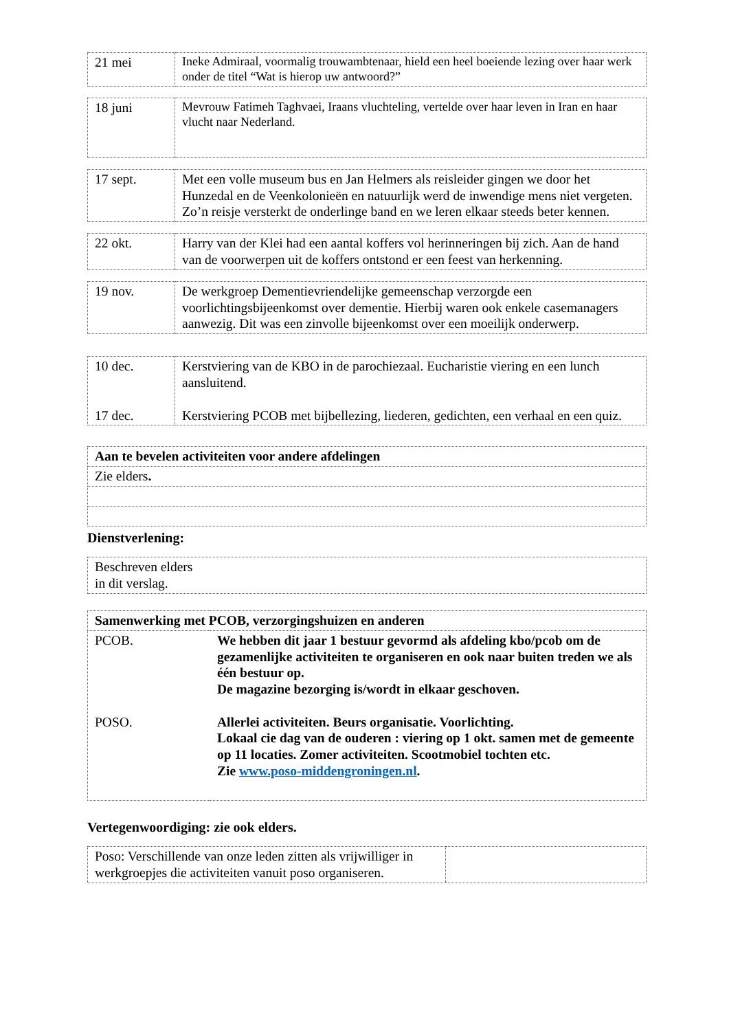| 21 mei | Ineke Admiraal, voormalig trouwambtenaar, hield een heel boeiende lezing over haar werk onder de titel “Wat is hierop uw antwoord?” |
| 18 juni | Mevrouw Fatimeh Taghvaei, Iraans vluchteling, vertelde over haar leven in Iran en haar vlucht naar Nederland. |
| 17 sept. | Met een volle museum bus en Jan Helmers als reisleider gingen we door het Hunzedal en de Veenkolonieën en natuurlijk werd de inwendige mens niet vergeten. Zo’n reisje versterkt de onderlinge band en we leren elkaar steeds beter kennen. |
| 22 okt. | Harry van der Klei had een aantal koffers vol herinneringen bij zich. Aan de hand van de voorwerpen uit de koffers ontstond er een feest van herkenning. |
| 19 nov. | De werkgroep Dementievriendelijke gemeenschap verzorgde een voorlichtingsbijeenkomst over dementie. Hierbij waren ook enkele casemanagers aanwezig. Dit was een zinvolle bijeenkomst over een moeilijk onderwerp. |
| 10 dec. 17 dec. | Kerstviering van de KBO in de parochiezaal. Eucharistie viering en een lunch aansluitend. Kerstviering PCOB met bijbellezing, liederen, gedichten, een verhaal en een quiz. |
| Aan te bevelen activiteiten voor andere afdelingen |
| Zie elders . |
Dienstverlening:
| Beschreven elders in dit verslag. |
| Samenwerking met PCOB, verzorgingshuizen en anderen | |
| PCOB. POSO. | We hebben dit jaar 1 bestuur gevormd als afdeling kbo/pcob om de gezamenlijke activiteiten te organiseren en ook naar buiten treden we als één bestuur op. De magazine bezorging is/wordt in elkaar geschoven. Allerlei activiteiten. Beurs organisatie. Voorlichting. Lokaal cie dag van de ouderen : viering op 1 okt. samen met de gemeente op 11 locaties. Zomer activiteiten. Scootmobiel tochten etc. Zie www.poso-middengroningen.nl . |
Vertegenwoordiging: zie ook elders.
| Poso: Verschillende van onze leden zitten als vrijwilliger in werkgroepjes die activiteiten vanuit poso organiseren. | |